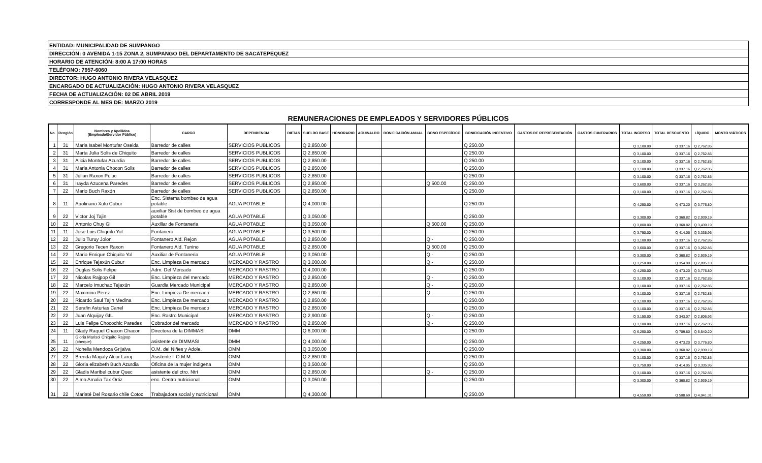| ENTIDAD: MUNICIPALIDAD DE SUMPANGO |
| DIRECCIÓN: 0 AVENIDA 1-15 ZONA 2, SUMPANGO DEL DEPARTAMENTO DE SACATEPEQUEZ |
| HORARIO DE ATENCIÓN: 8:00 A 17:00 HORAS |
| TELÉFONO: 7957-6060 |
| DIRECTOR: HUGO ANTONIO RIVERA VELASQUEZ |
| ENCARGADO DE ACTUALIZACIÓN: HUGO ANTONIO RIVERA VELASQUEZ |
| FECHA DE ACTUALIZACIÓN: 02 DE ABRIL 2019 |
| CORRESPONDE AL MES DE: MARZO 2019 |
REMUNERACIONES DE EMPLEADOS Y SERVIDORES PÚBLICOS
| No. | Renglón | Nombres y Apellidos (Empleado/Servidor Público) | CARGO | DEPENDENCIA | DIETAS | SUELDO BASE | HONORARIO | AGUINALDO | BONIFICACIÓN ANUAL | BONO ESPECÍFICO | BONIFICACIÓN INCENTIVO | GASTOS DE REPRESENTACIÓN | GASTOS FUNERARIOS | TOTAL INGRESO | TOTAL DESCUENTO | LÍQUIDO | MONTO VIÁTICOS |
| --- | --- | --- | --- | --- | --- | --- | --- | --- | --- | --- | --- | --- | --- | --- | --- | --- | --- |
| 1 | 31 | Maria Isabel Montufar Oseida | Barredor de calles | SERVICIOS PUBLICOS | | Q 2,850.00 | | | | | Q 250.00 | | | Q 3,100.00 | Q 337.16 | Q 2,762.85 | |
| 2 | 31 | Marta Julia Solis de Chiquito | Barredor de calles | SERVICIOS PUBLICOS | | Q 2,850.00 | | | | | Q 250.00 | | | Q 3,100.00 | Q 337.16 | Q 2,762.85 | |
| 3 | 31 | Alicia Montufar Azurdia | Barredor de calles | SERVICIOS PUBLICOS | | Q 2,850.00 | | | | | Q 250.00 | | | Q 3,100.00 | Q 337.16 | Q 2,762.85 | |
| 4 | 31 | Maria Antonia Chocon Solis | Barredor de calles | SERVICIOS PUBLICOS | | Q 2,850.00 | | | | | Q 250.00 | | | Q 3,100.00 | Q 337.16 | Q 2,762.85 | |
| 5 | 31 | Julian Raxon Puluc | Barredor de calles | SERVICIOS PUBLICOS | | Q 2,850.00 | | | | | Q 250.00 | | | Q 3,100.00 | Q 337.16 | Q 2,762.85 | |
| 6 | 31 | Irayda Azucena Paredes | Barredor de calles | SERVICIOS PUBLICOS | | Q 2,850.00 | | | | Q 500.00 | Q 250.00 | | | Q 3,600.00 | Q 337.16 | Q 3,262.85 | |
| 7 | 22 | Mario Buch Raxón | Barredor de calles | SERVICIOS PUBLICOS | | Q 2,850.00 | | | | | Q 250.00 | | | Q 3,100.00 | Q 337.16 | Q 2,762.85 | |
| 8 | 11 | Apolinario Xulu Cubur | Enc. Sistema bombeo de agua potable | AGUA POTABLE | | Q 4,000.00 | | | | | Q 250.00 | | | Q 4,250.00 | Q 473.20 | Q 3,776.80 | |
| 9 | 22 | Victor Joj Tajin | auxiliar Sist de bombeo de agua potable | AGUA POTABLE | | Q 3,050.00 | | | | | Q 250.00 | | | Q 3,300.00 | Q 360.82 | Q 2,939.19 | |
| 10 | 22 | Antonio Chuy Gil | Auxiliar de Fontaneria | AGUA POTABLE | | Q 3,050.00 | | | | Q 500.00 | Q 250.00 | | | Q 3,800.00 | Q 360.82 | Q 3,439.19 | |
| 11 | 11 | Jose Luis Chiquito Yol | Fontanero | AGUA POTABLE | | Q 3,500.00 | | | | | Q 250.00 | | | Q 3,750.00 | Q 414.05 | Q 3,335.95 | |
| 12 | 22 | Julio Turuy Jolon | Fontanero Ald. Rejon | AGUA POTABLE | | Q 2,850.00 | | | | Q - | Q 250.00 | | | Q 3,100.00 | Q 337.16 | Q 2,762.85 | |
| 13 | 22 | Gregorio Tecen Raxon | Fontanero Ald. Tunino | AGUA POTABLE | | Q 2,850.00 | | | | Q 500.00 | Q 250.00 | | | Q 3,600.00 | Q 337.16 | Q 3,262.85 | |
| 14 | 22 | Mario Enrique Chiquito Yol | Auxiliar de Fontaneria | AGUA POTABLE | | Q 3,050.00 | | | | Q - | Q 250.00 | | | Q 3,300.00 | Q 360.82 | Q 2,939.19 | |
| 15 | 22 | Enrique Tejaxún Cubur | Enc. Limpieza De mercado | MERCADO Y RASTRO | | Q 3,000.00 | | | | Q - | Q 250.00 | | | Q 3,250.00 | Q 354.90 | Q 2,895.10 | |
| 16 | 22 | Duglas Solis Felipe | Adm. Del Mercado | MERCADO Y RASTRO | | Q 4,000.00 | | | | | Q 250.00 | | | Q 4,250.00 | Q 473.20 | Q 3,776.80 | |
| 17 | 22 | Nicolas Rajpop Gil | Enc. Limpieza del mercado | MERCADO Y RASTRO | | Q 2,850.00 | | | | Q - | Q 250.00 | | | Q 3,100.00 | Q 337.16 | Q 2,762.85 | |
| 18 | 22 | Marcelo Imuchac Tejaxún | Guardia Mercado Municipal | MERCADO Y RASTRO | | Q 2,850.00 | | | | Q - | Q 250.00 | | | Q 3,100.00 | Q 337.16 | Q 2,762.85 | |
| 19 | 22 | Maximino Perez | Enc. Limpieza De mercado | MERCADO Y RASTRO | | Q 2,850.00 | | | | Q - | Q 250.00 | | | Q 3,100.00 | Q 337.16 | Q 2,762.85 | |
| 20 | 22 | Ricardo Saul Tajin Medina | Enc. Limpieza De mercado | MERCADO Y RASTRO | | Q 2,850.00 | | | | | Q 250.00 | | | Q 3,100.00 | Q 337.16 | Q 2,762.85 | |
| 21 | 22 | Serafin Asturias Canel | Enc. Limpieza De mercado | MERCADO Y RASTRO | | Q 2,850.00 | | | | | Q 250.00 | | | Q 3,100.00 | Q 337.16 | Q 2,762.85 | |
| 22 | 22 | Juan Alquijay GIL | Enc. Rastro Municipal | MERCADO Y RASTRO | | Q 2,900.00 | | | | Q - | Q 250.00 | | | Q 3,150.00 | Q 343.07 | Q 2,806.93 | |
| 23 | 22 | Luis Felipe Chocochic Paredes | Cobrador del mercado | MERCADO Y RASTRO | | Q 2,850.00 | | | | Q - | Q 250.00 | | | Q 3,100.00 | Q 337.16 | Q 2,762.85 | |
| 24 | 11 | Glady Raquel Chacon Chacon | Directora de la DIMMASI | DMM | | Q 6,000.00 | | | | | Q 250.00 | | | Q 6,250.00 | Q 709.80 | Q 5,540.20 | |
| 25 | 11 | Gloria Marisol Chiquito Rajpop (cheque) | asistente de DIMMASI | DMM | | Q 4,000.00 | | | | | Q 250.00 | | | Q 4,250.00 | Q 473.20 | Q 3,776.80 | |
| 26 | 22 | Nohelia Mendoza Grijalva | O.M. del Niñes y Adole. | OMM | | Q 3,050.00 | | | | | Q 250.00 | | | Q 3,300.00 | Q 360.82 | Q 2,939.19 | |
| 27 | 22 | Brenda Magaly Alcor Laroj | Asistente ll O.M.M. | OMM | | Q 2,850.00 | | | | | Q 250.00 | | | Q 3,100.00 | Q 337.16 | Q 2,762.85 | |
| 28 | 22 | Gloria elizabeth Buch Azurdia | Oficina de la mujer indigena | OMM | | Q 3,500.00 | | | | | Q 250.00 | | | Q 3,750.00 | Q 414.05 | Q 3,335.95 | |
| 29 | 22 | Gladis Maribel cubur Quec | asistente del ctro. Ntri | OMM | | Q 2,850.00 | | | | Q - | Q 250.00 | | | Q 3,100.00 | Q 337.16 | Q 2,762.85 | |
| 30 | 22 | Alma Amalia Tax Ortiz | enc. Centro nutricional | OMM | | Q 3,050.00 | | | | | Q 250.00 | | | Q 3,300.00 | Q 360.82 | Q 2,939.19 | |
| 31 | 22 | Mariaté Del Rosario chile Cotoc | Trabajadora social y nutricional | OMM | | Q 4,300.00 | | | | | Q 250.00 | | | Q 4,550.00 | Q 508.69 | Q 4,041.31 | |